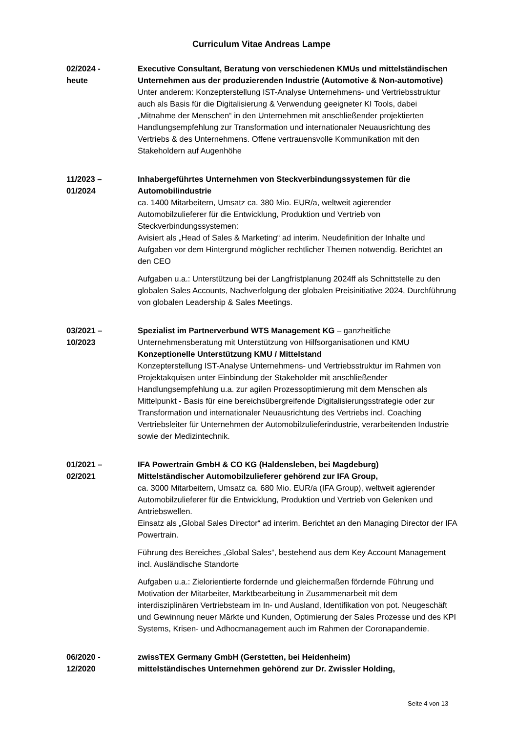Curriculum Vitae Andreas Lampe
02/2024 -
heute
Executive Consultant, Beratung von verschiedenen KMUs und mittelständischen Unternehmen aus der produzierenden Industrie (Automotive & Non-automotive)
Unter anderem: Konzepterstellung IST-Analyse Unternehmens- und Vertriebsstruktur auch als Basis für die Digitalisierung & Verwendung geeigneter KI Tools, dabei „Mitnahme der Menschen“ in den Unternehmen mit anschließender projektierten Handlungsempfehlung zur Transformation und internationaler Neuausrichtung des Vertriebs & des Unternehmens. Offene vertrauensvolle Kommunikation mit den Stakeholdern auf Augenhöhe
11/2023 –
01/2024
Inhabergeführtes Unternehmen von Steckverbindungssystemen für die Automobilindustrie
ca. 1400 Mitarbeitern, Umsatz ca. 380 Mio. EUR/a, weltweit agierender Automobilzulieferer für die Entwicklung, Produktion und Vertrieb von Steckverbindungssystemen:
Avisiert als „Head of Sales & Marketing“ ad interim. Neudefinition der Inhalte und Aufgaben vor dem Hintergrund möglicher rechtlicher Themen notwendig. Berichtet an den CEO
Aufgaben u.a.: Unterstützung bei der Langfristplanung 2024ff als Schnittstelle zu den globalen Sales Accounts, Nachverfolgung der globalen Preisinitiative 2024, Durchführung von globalen Leadership & Sales Meetings.
03/2021 –
10/2023
Spezialist im Partnerverbund WTS Management KG – ganzheitliche Unternehmensberatung mit Unterstützung von Hilfsorganisationen und KMU
Konzeptionelle Unterstützung KMU / Mittelstand
Konzepterstellung IST-Analyse Unternehmens- und Vertriebsstruktur im Rahmen von Projektakquisen unter Einbindung der Stakeholder mit anschließender Handlungsempfehlung u.a. zur agilen Prozessoptimierung mit dem Menschen als Mittelpunkt - Basis für eine bereichsübergreifende Digitalisierungsstrategie oder zur Transformation und internationaler Neuausrichtung des Vertriebs incl. Coaching Vertriebsleiter für Unternehmen der Automobilzulieferindustrie, verarbeitenden Industrie sowie der Medizintechnik.
01/2021 –
02/2021
IFA Powertrain GmbH & CO KG (Haldensleben, bei Magdeburg)
Mittelständischer Automobilzulieferer gehörend zur IFA Group,
ca. 3000 Mitarbeitern, Umsatz ca. 680 Mio. EUR/a (IFA Group), weltweit agierender Automobilzulieferer für die Entwicklung, Produktion und Vertrieb von Gelenken und Antriebswellen.
Einsatz als „Global Sales Director“ ad interim. Berichtet an den Managing Director der IFA Powertrain.
Führung des Bereiches „Global Sales“, bestehend aus dem Key Account Management incl. Ausländische Standorte
Aufgaben u.a.: Zielorientierte fordernde und gleichermaßen fördernde Führung und Motivation der Mitarbeiter, Marktbearbeitung in Zusammenarbeit mit dem interdisziplinären Vertriebsteam im In- und Ausland, Identifikation von pot. Neugeschäft und Gewinnung neuer Märkte und Kunden, Optimierung der Sales Prozesse und des KPI Systems, Krisen- und Adhocmanagement auch im Rahmen der Coronapandemie.
06/2020 -
12/2020
zwissTEX Germany GmbH (Gerstetten, bei Heidenheim)
mittelständisches Unternehmen gehörend zur Dr. Zwissler Holding,
Seite 4 von 13